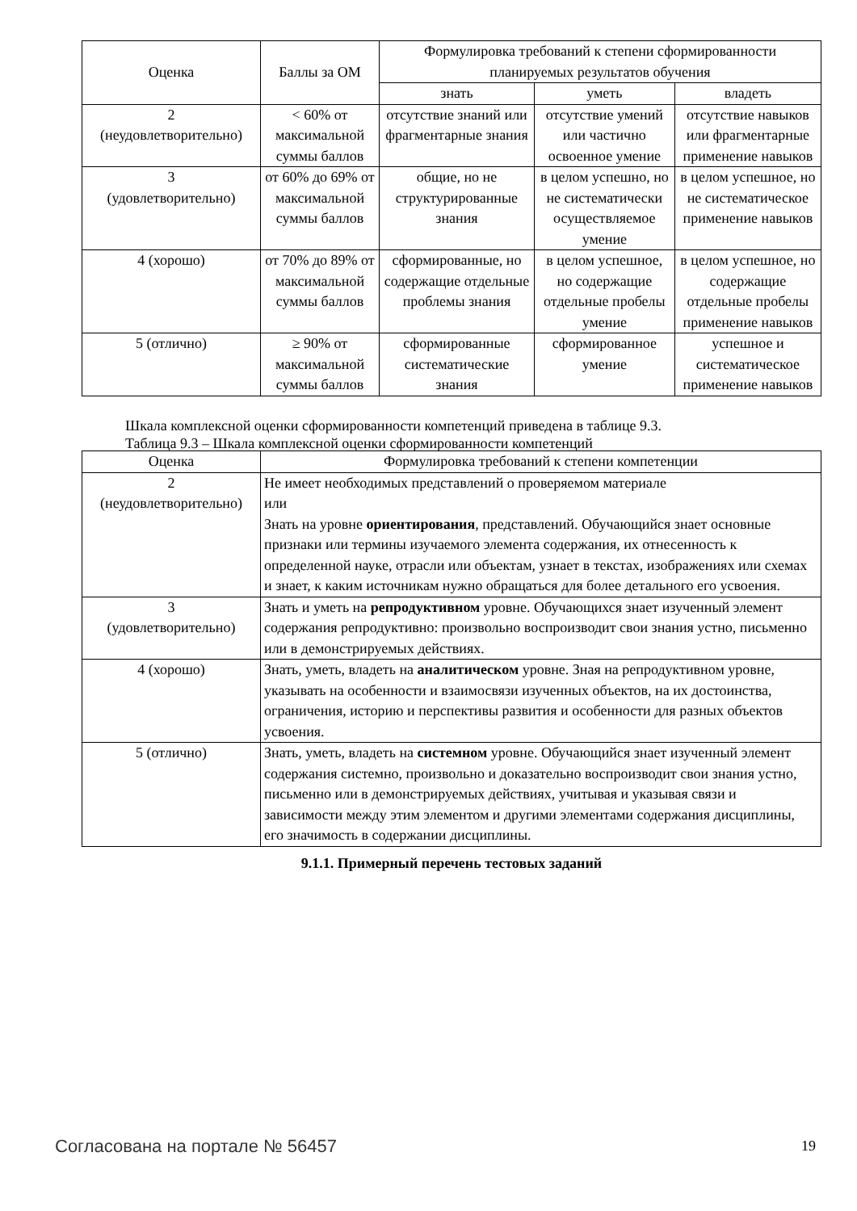| Оценка | Баллы за ОМ | Формулировка требований к степени сформированности планируемых результатов обучения | | |
| --- | --- | --- | --- | --- |
| | | знать | уметь | владеть |
| 2 (неудовлетворительно) | < 60% от максимальной суммы баллов | отсутствие знаний или фрагментарные знания | отсутствие умений или частично освоенное умение | отсутствие навыков или фрагментарные применение навыков |
| 3 (удовлетворительно) | от 60% до 69% от максимальной суммы баллов | общие, но не структурированные знания | в целом успешно, но не систематически осуществляемое умение | в целом успешное, но не систематическое применение навыков |
| 4 (хорошо) | от 70% до 89% от максимальной суммы баллов | сформированные, но содержащие отдельные проблемы знания | в целом успешное, но содержащие отдельные пробелы умение | в целом успешное, но содержащие отдельные пробелы применение навыков |
| 5 (отлично) | ≥ 90% от максимальной суммы баллов | сформированные систематические знания | сформированное умение | успешное и систематическое применение навыков |
Шкала комплексной оценки сформированности компетенций приведена в таблице 9.3.
Таблица 9.3 – Шкала комплексной оценки сформированности компетенций
| Оценка | Формулировка требований к степени компетенции |
| --- | --- |
| 2 (неудовлетворительно) | Не имеет необходимых представлений о проверяемом материале или Знать на уровне ориентирования , представлений. Обучающийся знает основные признаки или термины изучаемого элемента содержания, их отнесенность к определенной науке, отрасли или объектам, узнает в текстах, изображениях или схемах и знает, к каким источникам нужно обращаться для более детального его усвоения. |
| 3 (удовлетворительно) | Знать и уметь на репродуктивном уровне. Обучающихся знает изученный элемент содержания репродуктивно: произвольно воспроизводит свои знания устно, письменно или в демонстрируемых действиях. |
| 4 (хорошо) | Знать, уметь, владеть на аналитическом уровне. Зная на репродуктивном уровне, указывать на особенности и взаимосвязи изученных объектов, на их достоинства, ограничения, историю и перспективы развития и особенности для разных объектов усвоения. |
| 5 (отлично) | Знать, уметь, владеть на системном уровне. Обучающийся знает изученный элемент содержания системно, произвольно и доказательно воспроизводит свои знания устно, письменно или в демонстрируемых действиях, учитывая и указывая связи и зависимости между этим элементом и другими элементами содержания дисциплины, его значимость в содержании дисциплины. |
9.1.1. Примерный перечень тестовых заданий
Согласована на портале № 56457 19